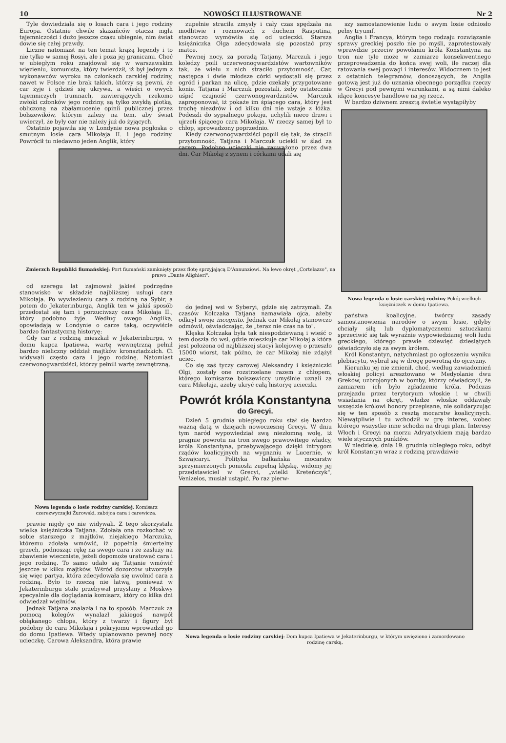10 NOWOŚCI ILLUSTROWANE Nr 2
Tyle dowiedziała się o losach cara i jego rodziny Europa. Ostatnie chwile skazańców otacza mgła tajemniczości i dużo jeszcze czasu ubiegnie, nim świat dowie się całej prawdy.
Liczne natomiast na ten temat krążą legendy i to nie tylko w samej Rosyi, ale i poza jej granicami. Choć w ubiegłym roku znajdował się w warszawskim więzieniu, komunista, który twierdził, iż był jednym z wykonawców wyroku na członkach carskiej rodziny, nawet w Polsce nie brak takich, którzy są pewni, że car żyje i gdzieś się ukrywa, a wieści o owych tajemniczych trumnach, zawierających rzekomo zwłoki członków jego rodziny, są tylko zwykłą plotką, obliczoną na zbałamucenie opinii publicznej przez bolszewików, którym zależy na tem, aby świat uwierzył, że były car nie należy już do żyjących.
Ostatnio pojawiła się w Londynie nowa pogłoska o smutnym losie cara Mikołaja II. i jego rodziny. Powrócił tu niedawno jeden Anglik, który
Zmierzch Republiki fiumańskiej: Port fiumański zamknięty przez flotę sprzyjającą D'Annunziowi. Na lewo okręt „Cortelazzo", na prawo „Dante Alighieri".
od szeregu lat zajmował jakieś podrzędne stanowisko w składzie najbliższej usługi cara Mikołaja. Po wywiezieniu cara z rodziną na Sybir, a potem do Jekaterinburga, Anglik ten w jakiś sposób przedostał się tam i porzuciwszy cara Mikołaja II., który podobno żyje. Według owego Anglika, opowiadają w Londynie o carze taką, oczywiście bardzo fantastyczną historyę:
Gdy car z rodziną mieszkał w Jekaterinburgu, w domu kupca Ipatiewa, wartę wewnętrzną pełnił bardzo nieliczny oddział majtków kronsztadzkich. Ci widywali często cara i jego rodzinę. Natomiast czerwonogwardziści, którzy pełnili wartę zewnętrzną,
Nowa legenda o losie rodziny carskiej: Komisarz czerezwyczajki Żurowski, zabójca cara i carewicza.
prawie nigdy go nie widywali. Z tego skorzystała wielka księżniczka Tatjana. Zdołała ona rozkochać w sobie starszego z majtków, niejakiego Marczuka, któremu zdołała wmówić, iż popełnia śmiertelny grzech, podnosząc rękę na swego cara i że zasłuży na zbawienie wieczniste, jeżeli dopomoże uratować cara i jego rodzinę. To samo udało się Tatjanie wmówić jeszcze w kilku majtków. Wśród dozorców utworzyła się więc partya, która zdecydowała się uwolnić cara z rodziną. Było to rzeczą nie łatwą, ponieważ w Jekaterinburgu stale przebywał przysłany z Moskwy specyalnie dla doglądania komisarz, który co kilka dni odwiedzał więźniów.
Jednak Tatjana znalazła i na to sposób. Marczuk za pomocą kolegów wynalazł jakiegoś nawpół obłąkanego chłopa, który z twarzy i figury był podobny do cara Mikołaja i pokryjomu wprowadził go do domu Ipatiewa. Wtedy uplanowano pewnej nocy ucieczkę. Carowa Aleksandra, która prawie
zupełnie straciła zmysły i cały czas spędzała na modlitwie i rozmowach z duchem Rasputina, stanowczo wymówiła się od ucieczki. Starsza księżniczka Olga zdecydowała się pozostać przy matce.
Pewnej nocy, za poradą Tatjany, Marczuk i jego koledzy poili uczerwonogwardzistów wartowników tak, że wielu z nich straciło przytomność. Car, następca i dwie młodsze córki wydostali się przez ogród i parkan na ulicę, gdzie czekały przygotowane konie. Tatjana i Marczuk pozostali, żeby ostatecznie uśpić czujność czerwonogwardzistów. Marczuk zaproponował, iż pokaże im śpiącego cara, który jest trochę niezdrów i od kilku dni nie wstaje z łóżka. Podeszli do sypialnego pokoju, uchylili nieco drzwi i ujrzeli śpiącego cara Mikołaja. W rzeczy samej był to chłop, sprowadzony poprzednio.
Kiedy czerwonogwardziści popili się tak, że stracili przytomność, Tatjana i Marczuk uciekli w ślad za carem. Podobno ucieczki nie zauważono przez dwa dni. Car Mikołaj z synem i córkami udali się
do jednej wsi w Syberyi, gdzie się zatrzymali. Za czasów Kołczaka Tatjana namawiała ojca, ażeby odkrył swoje incognito. Jednak car Mikołaj stanowczo odmówił, oświadczając, że „teraz nie czas na to".
Klęska Kołczaka była tak niespodziewaną i wieść o tem doszła do wsi, gdzie mieszkuje car Mikołaj a która jest położona od najbliższej stacyi kolejowej o przeszło 15000 wiorst, tak późno, że car Mikołaj nie zdążył uciec.
Co się zaś tyczy carowej Aleksandry i księżniczki Olgi, zostały one rozstrzelane razem z chłopem, którego komisarze bolszewiccy umyślnie uznali za cara Mikołaja, ażeby ukryć całą historyę ucieczki.
Powrót króla Konstantyna
do Grecyi.
Dzień 5 grudnia ubiegłego roku stał się bardzo ważną datą w dziejach nowoczesnej Grecyi. W dniu tym naród wypowiedział swą niezłomną wolę, iż pragnie powrotu na tron swego prawowitego władcy, króla Konstantyna, przebywającego dzięki intrygom rządów koalicyjnych na wygnaniu w Lucernie, w Szwajcaryi. Polityka bałkańska mocarstw sprzymierzonych poniosła zupełną klęskę, widomy jej przedstawiciel w Grecyi, „wielki Kreteńczyk", Venizelos, musiał ustąpić. Po raz pierw-
Nowa legenda o losie rodziny carskiej: Dom kupca Ipatiewa w Jekaterinburgu, w którym uwięziono i zamordowano rodzinę carską.
szy samostanowienie ludu o swym losie odniosło pełny tryumf.
Anglia i Francya, którym tego rodzaju rozwiązanie sprawy greckiej poszło nie po myśli, zaprotestowały wprawdzie przeciw powołaniu króla Konstantyna na tron nie tyle może w zamiarze konsekwentnego przeprowadzenia do końca swej woli, ile raczej dla ratowania swej powagi i interesów. Widocznem to jest z ostatnich telegramów, donoszących, że Anglia gotową jest już do uznania obecnego porządku rzeczy w Grecyi pod pewnymi warunkami, a są nimi daleko idące koncesye handlowe na jej rzecz.
W bardzo dziwnem zresztą świetle wystąpiłyby
Nowa legenda o losie carskiej rodziny Pokój wielkich księżniczek w domu Ipatiewa.
państwa koalicyjne, twórcy zasady samostanowienia narodów o swym losie, gdyby chciały siłą lub dyplomatycznemi sztuczkami sprzeciwić się tak wyraźnie wypowiedzianej woli ludu greckiego, którego prawie dziewięć dziesiątych oświadczyło się za swym królem.
Król Konstantyn, natychmiast po ogłoszeniu wyniku plebiscytu, wybrał się w drogę powrotną do ojczyzny.
Kierunku jej nie zmienił, choć, według zawiadomień włoskiej policyi aresztowano w Medyolanie dwu Greków, uzbrojonych w bomby, którzy oświadczyli, że zamiarem ich było zgładzenie króla. Podczas przejazdu przez terytoryum włoskie i w chwili wsiadania na okręt, władze włoskie oddawały wszędzie królowi honory przepisane, nie solidaryzując się w ten sposób z resztą mocarstw koalicyjnych. Niewątpliwie i tu wchodził w grę interes, wobec którego wszystko inne schodzi na drugi plan. Interesy Włoch i Grecyi na morzu Adryatyckiem mają bardzo wiele stycznych punktów.
W niedzielę, dnia 19. grudnia ubiegłego roku, odbył król Konstantyn wraz z rodziną prawdziwie